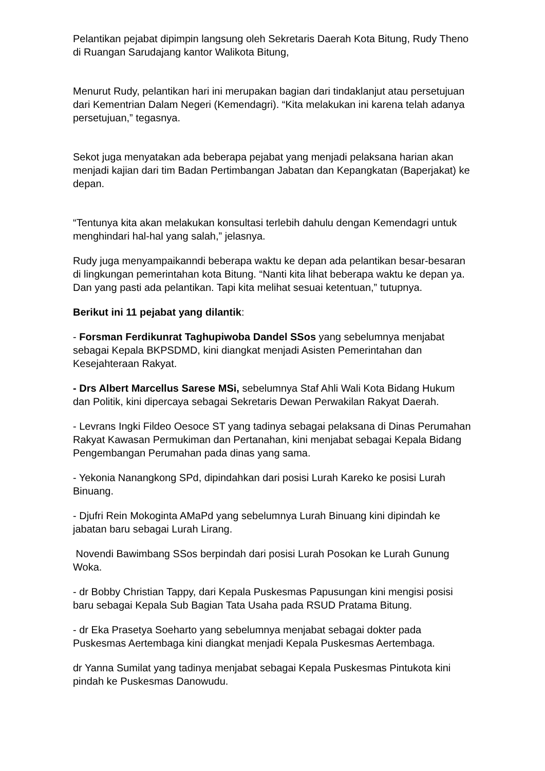Pelantikan pejabat dipimpin langsung oleh Sekretaris Daerah Kota Bitung, Rudy Theno di Ruangan Sarudajang kantor Walikota Bitung,
Menurut Rudy, pelantikan hari ini merupakan bagian dari tindaklanjut atau persetujuan dari Kementrian Dalam Negeri (Kemendagri). “Kita melakukan ini karena telah adanya persetujuan,” tegasnya.
Sekot juga menyatakan ada beberapa pejabat yang menjadi pelaksana harian akan menjadi kajian dari tim Badan Pertimbangan Jabatan dan Kepangkatan (Baperjakat) ke depan.
“Tentunya kita akan melakukan konsultasi terlebih dahulu dengan Kemendagri untuk menghindari hal-hal yang salah,” jelasnya.
Rudy juga menyampaikanndi beberapa waktu ke depan ada pelantikan besar-besaran di lingkungan pemerintahan kota Bitung. “Nanti kita lihat beberapa waktu ke depan ya. Dan yang pasti ada pelantikan. Tapi kita melihat sesuai ketentuan,” tutupnya.
Berikut ini 11 pejabat yang dilantik:
- Forsman Ferdikunrat Taghupiwoba Dandel SSos yang sebelumnya menjabat sebagai Kepala BKPSDMD, kini diangkat menjadi Asisten Pemerintahan dan Kesejahteraan Rakyat.
- Drs Albert Marcellus Sarese MSi, sebelumnya Staf Ahli Wali Kota Bidang Hukum dan Politik, kini dipercaya sebagai Sekretaris Dewan Perwakilan Rakyat Daerah.
- Levrans Ingki Fildeo Oesoce ST yang tadinya sebagai pelaksana di Dinas Perumahan Rakyat Kawasan Permukiman dan Pertanahan, kini menjabat sebagai Kepala Bidang Pengembangan Perumahan pada dinas yang sama.
- Yekonia Nanangkong SPd, dipindahkan dari posisi Lurah Kareko ke posisi Lurah Binuang.
- Djufri Rein Mokoginta AMaPd yang sebelumnya Lurah Binuang kini dipindah ke jabatan baru sebagai Lurah Lirang.
Novendi Bawimbang SSos berpindah dari posisi Lurah Posokan ke Lurah Gunung Woka.
- dr Bobby Christian Tappy, dari Kepala Puskesmas Papusungan kini mengisi posisi baru sebagai Kepala Sub Bagian Tata Usaha pada RSUD Pratama Bitung.
- dr Eka Prasetya Soeharto yang sebelumnya menjabat sebagai dokter pada Puskesmas Aertembaga kini diangkat menjadi Kepala Puskesmas Aertembaga.
dr Yanna Sumilat yang tadinya menjabat sebagai Kepala Puskesmas Pintukota kini pindah ke Puskesmas Danowudu.